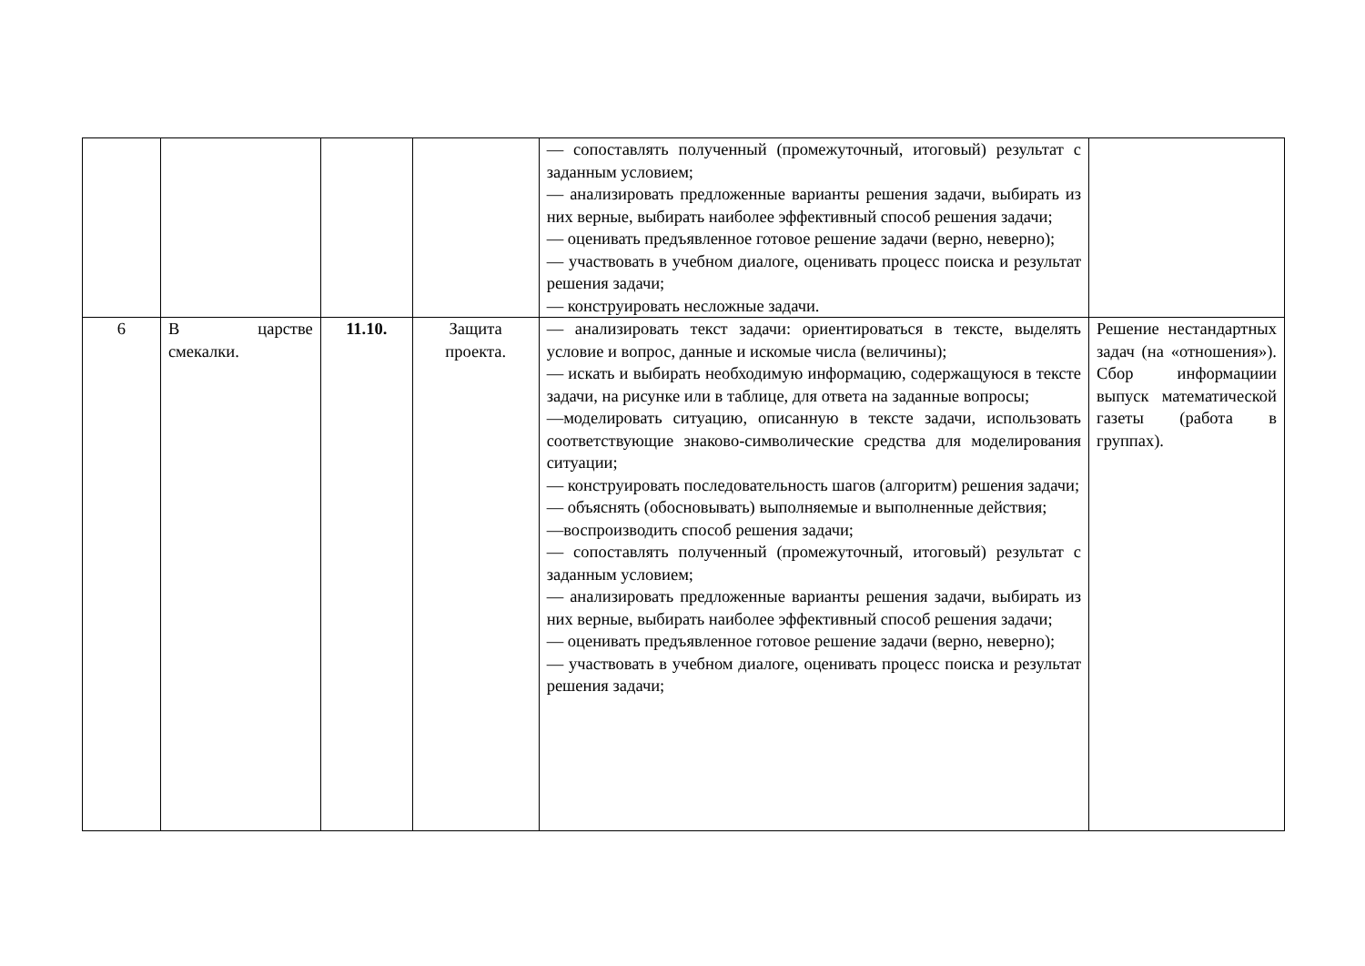| | | | | — сопоставлять полученный (промежуточный, итоговый) результат с заданным условием; — анализировать предложенные варианты решения задачи, выбирать из них верные, выбирать наиболее эффективный способ решения задачи; — оценивать предъявленное готовое решение задачи (верно, неверно); — участвовать в учебном диалоге, оценивать процесс поиска и результат решения задачи; — конструировать несложные задачи. | |
| 6 | В царстве смекалки. | 11.10. | Защита проекта. | — анализировать текст задачи: ориентироваться в тексте, выделять условие и вопрос, данные и искомые числа (величины); — искать и выбирать необходимую информацию, содержащуюся в тексте задачи, на рисунке или в таблице, для ответа на заданные вопросы; —моделировать ситуацию, описанную в тексте задачи, использовать соответствующие знаково-символические средства для моделирования ситуации; — конструировать последовательность шагов (алгоритм) решения задачи; — объяснять (обосновывать) выполняемые и выполненные действия; —воспроизводить способ решения задачи; — сопоставлять полученный (промежуточный, итоговый) результат с заданным условием; — анализировать предложенные варианты решения задачи, выбирать из них верные, выбирать наиболее эффективный способ решения задачи; — оценивать предъявленное готовое решение задачи (верно, неверно); — участвовать в учебном диалоге, оценивать процесс поиска и результат решения задачи; | Решение нестандартных задач (на «отношения»). Сбор информациии выпуск математической газеты (работа в группах). |